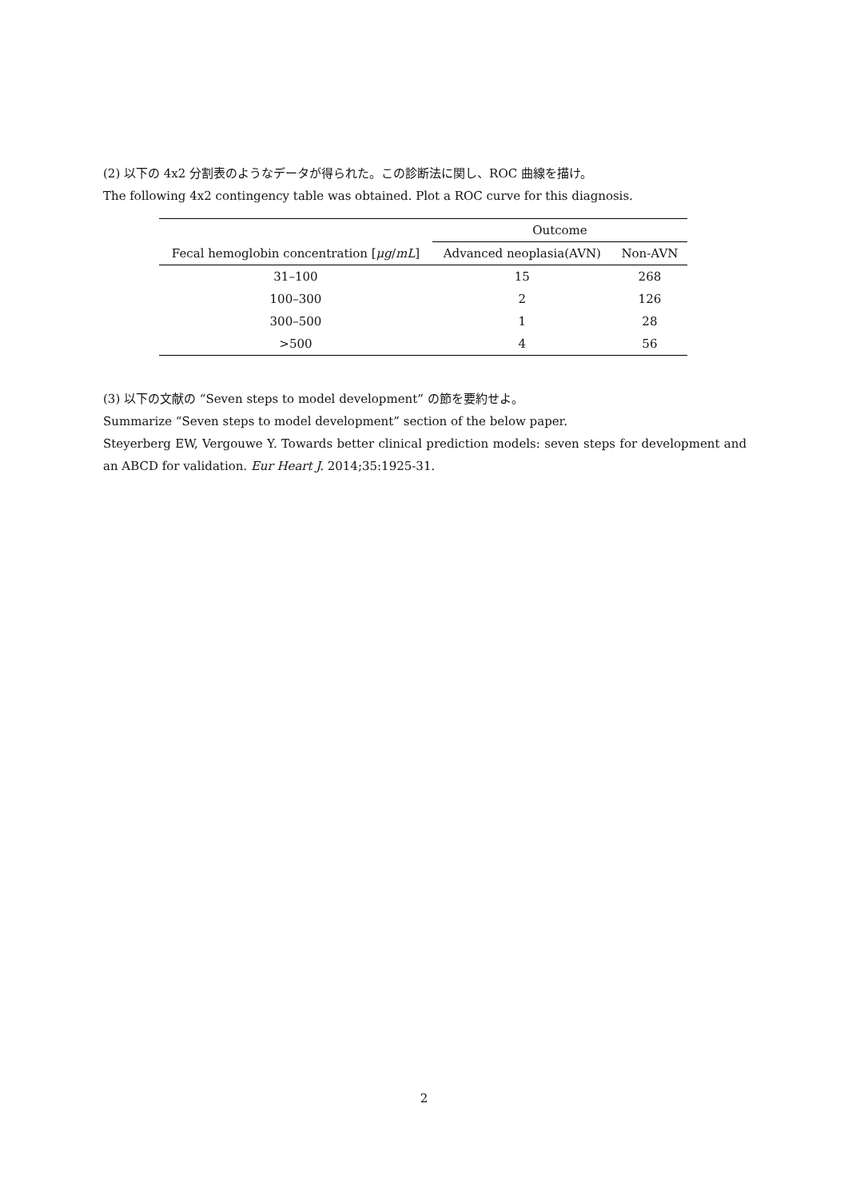(2) 以下の 4x2 分割表のようなデータが得られた。この診断法に関し、ROC 曲線を描け。
The following 4x2 contingency table was obtained. Plot a ROC curve for this diagnosis.
| | Outcome | |
| --- | --- | --- |
| Fecal hemoglobin concentration [ μg / mL ] | Advanced neoplasia(AVN) | Non-AVN |
| 31–100 | 15 | 268 |
| 100–300 | 2 | 126 |
| 300–500 | 1 | 28 |
| >500 | 4 | 56 |
(3) 以下の文献の “Seven steps to model development” の節を要約せよ。
Summarize “Seven steps to model development” section of the below paper.
Steyerberg EW, Vergouwe Y. Towards better clinical prediction models: seven steps for development and an ABCD for validation. Eur Heart J. 2014;35:1925-31.
2